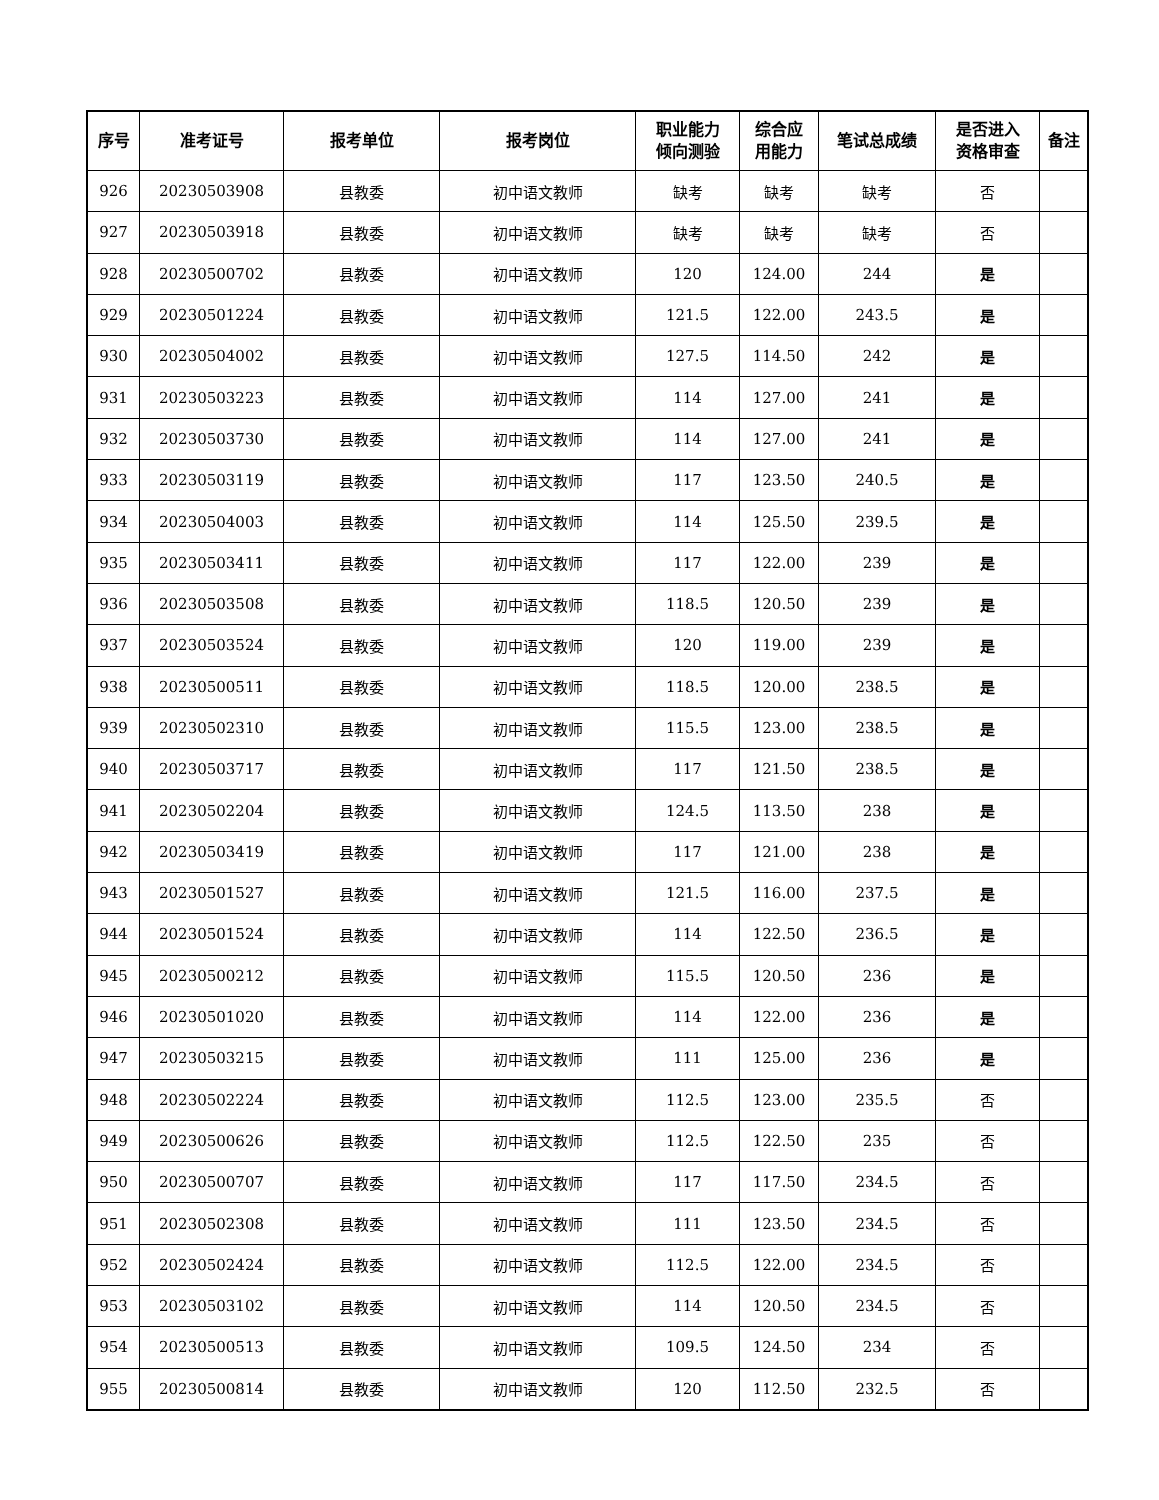| 序号 | 准考证号 | 报考单位 | 报考岗位 | 职业能力 倾向测验 | 综合应 用能力 | 笔试总成绩 | 是否进入 资格审查 | 备注 |
| --- | --- | --- | --- | --- | --- | --- | --- | --- |
| 926 | 20230503908 | 县教委 | 初中语文教师 | 缺考 | 缺考 | 缺考 | 否 | |
| 927 | 20230503918 | 县教委 | 初中语文教师 | 缺考 | 缺考 | 缺考 | 否 | |
| 928 | 20230500702 | 县教委 | 初中语文教师 | 120 | 124.00 | 244 | 是 | |
| 929 | 20230501224 | 县教委 | 初中语文教师 | 121.5 | 122.00 | 243.5 | 是 | |
| 930 | 20230504002 | 县教委 | 初中语文教师 | 127.5 | 114.50 | 242 | 是 | |
| 931 | 20230503223 | 县教委 | 初中语文教师 | 114 | 127.00 | 241 | 是 | |
| 932 | 20230503730 | 县教委 | 初中语文教师 | 114 | 127.00 | 241 | 是 | |
| 933 | 20230503119 | 县教委 | 初中语文教师 | 117 | 123.50 | 240.5 | 是 | |
| 934 | 20230504003 | 县教委 | 初中语文教师 | 114 | 125.50 | 239.5 | 是 | |
| 935 | 20230503411 | 县教委 | 初中语文教师 | 117 | 122.00 | 239 | 是 | |
| 936 | 20230503508 | 县教委 | 初中语文教师 | 118.5 | 120.50 | 239 | 是 | |
| 937 | 20230503524 | 县教委 | 初中语文教师 | 120 | 119.00 | 239 | 是 | |
| 938 | 20230500511 | 县教委 | 初中语文教师 | 118.5 | 120.00 | 238.5 | 是 | |
| 939 | 20230502310 | 县教委 | 初中语文教师 | 115.5 | 123.00 | 238.5 | 是 | |
| 940 | 20230503717 | 县教委 | 初中语文教师 | 117 | 121.50 | 238.5 | 是 | |
| 941 | 20230502204 | 县教委 | 初中语文教师 | 124.5 | 113.50 | 238 | 是 | |
| 942 | 20230503419 | 县教委 | 初中语文教师 | 117 | 121.00 | 238 | 是 | |
| 943 | 20230501527 | 县教委 | 初中语文教师 | 121.5 | 116.00 | 237.5 | 是 | |
| 944 | 20230501524 | 县教委 | 初中语文教师 | 114 | 122.50 | 236.5 | 是 | |
| 945 | 20230500212 | 县教委 | 初中语文教师 | 115.5 | 120.50 | 236 | 是 | |
| 946 | 20230501020 | 县教委 | 初中语文教师 | 114 | 122.00 | 236 | 是 | |
| 947 | 20230503215 | 县教委 | 初中语文教师 | 111 | 125.00 | 236 | 是 | |
| 948 | 20230502224 | 县教委 | 初中语文教师 | 112.5 | 123.00 | 235.5 | 否 | |
| 949 | 20230500626 | 县教委 | 初中语文教师 | 112.5 | 122.50 | 235 | 否 | |
| 950 | 20230500707 | 县教委 | 初中语文教师 | 117 | 117.50 | 234.5 | 否 | |
| 951 | 20230502308 | 县教委 | 初中语文教师 | 111 | 123.50 | 234.5 | 否 | |
| 952 | 20230502424 | 县教委 | 初中语文教师 | 112.5 | 122.00 | 234.5 | 否 | |
| 953 | 20230503102 | 县教委 | 初中语文教师 | 114 | 120.50 | 234.5 | 否 | |
| 954 | 20230500513 | 县教委 | 初中语文教师 | 109.5 | 124.50 | 234 | 否 | |
| 955 | 20230500814 | 县教委 | 初中语文教师 | 120 | 112.50 | 232.5 | 否 | |